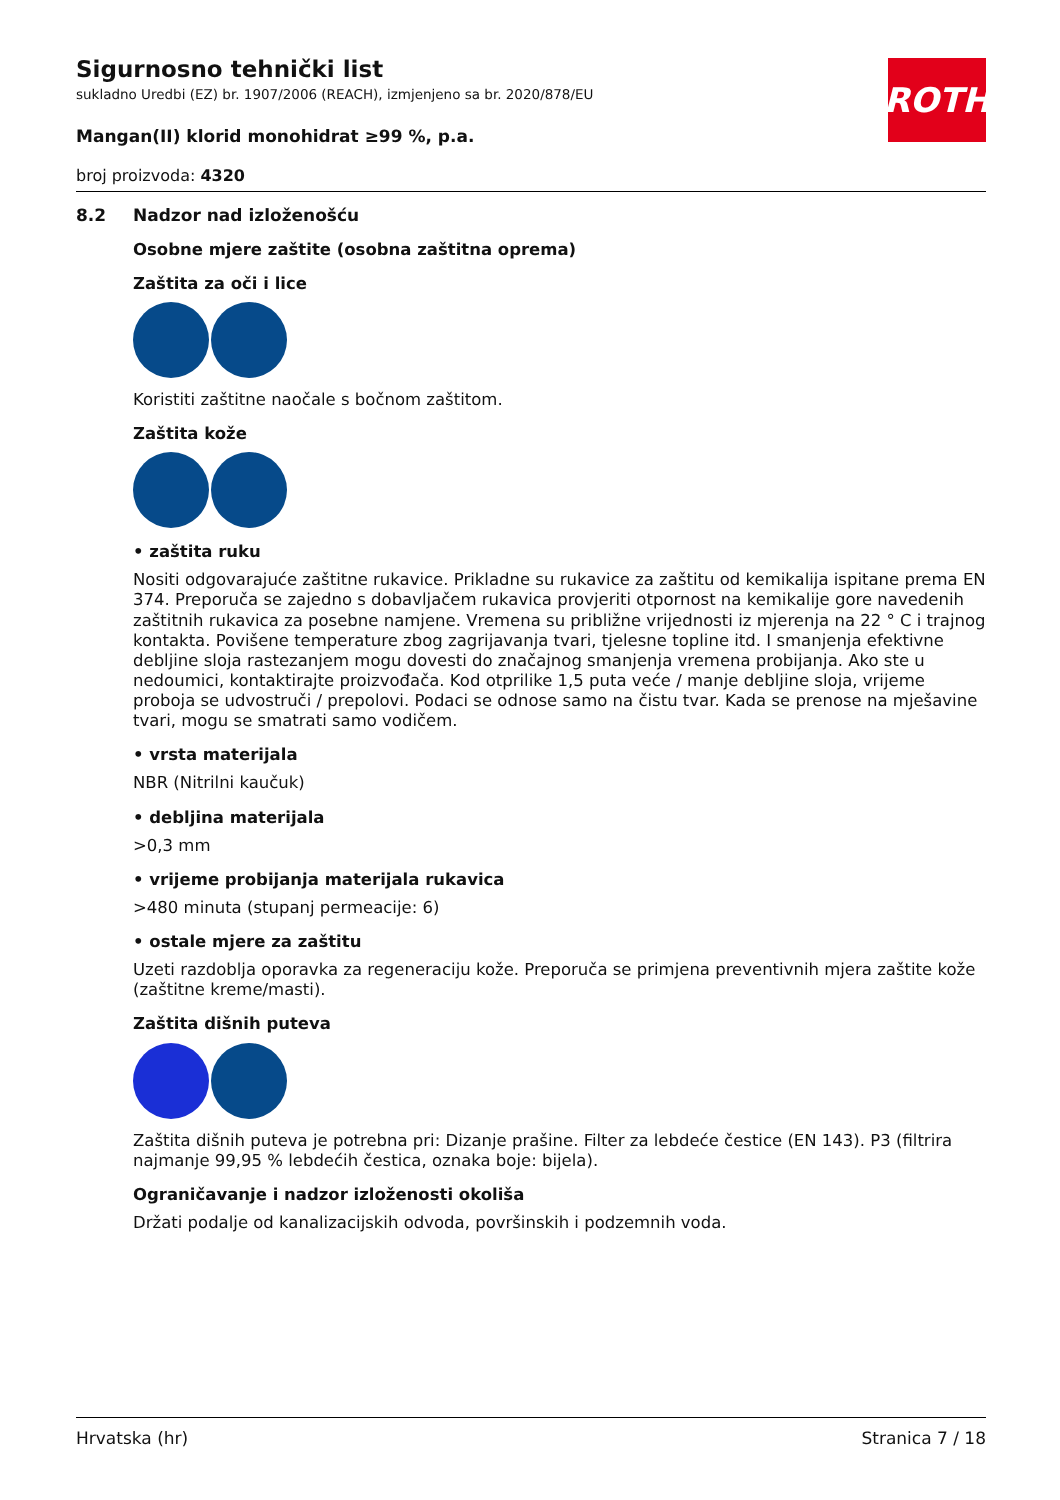Sigurnosno tehnički list
sukladno Uredbi (EZ) br. 1907/2006 (REACH), izmjenjeno sa br. 2020/878/EU
Mangan(II) klorid monohidrat ≥99 %, p.a.
broj proizvoda: 4320
ROTH
8.2 Nadzor nad izloženošću
Osobne mjere zaštite (osobna zaštitna oprema)
Zaštita za oči i lice
Koristiti zaštitne naočale s bočnom zaštitom.
Zaštita kože
• zaštita ruku
Nositi odgovarajuće zaštitne rukavice. Prikladne su rukavice za zaštitu od kemikalija ispitane prema EN 374. Preporuča se zajedno s dobavljačem rukavica provjeriti otpornost na kemikalije gore navedenih zaštitnih rukavica za posebne namjene. Vremena su približne vrijednosti iz mjerenja na 22 ° C i trajnog kontakta. Povišene temperature zbog zagrijavanja tvari, tjelesne topline itd. I smanjenja efektivne debljine sloja rastezanjem mogu dovesti do značajnog smanjenja vremena probijanja. Ako ste u nedoumici, kontaktirajte proizvođača. Kod otprilike 1,5 puta veće / manje debljine sloja, vrijeme proboja se udvostruči / prepolovi. Podaci se odnose samo na čistu tvar. Kada se prenose na mješavine tvari, mogu se smatrati samo vodičem.
• vrsta materijala
NBR (Nitrilni kaučuk)
• debljina materijala
>0,3 mm
• vrijeme probijanja materijala rukavica
>480 minuta (stupanj permeacije: 6)
• ostale mjere za zaštitu
Uzeti razdoblja oporavka za regeneraciju kože. Preporuča se primjena preventivnih mjera zaštite kože (zaštitne kreme/masti).
Zaštita dišnih puteva
Zaštita dišnih puteva je potrebna pri: Dizanje prašine. Filter za lebdeće čestice (EN 143). P3 (filtrira najmanje 99,95 % lebdećih čestica, oznaka boje: bijela).
Ograničavanje i nadzor izloženosti okoliša
Držati podalje od kanalizacijskih odvoda, površinskih i podzemnih voda.
Hrvatska (hr) Stranica 7 / 18